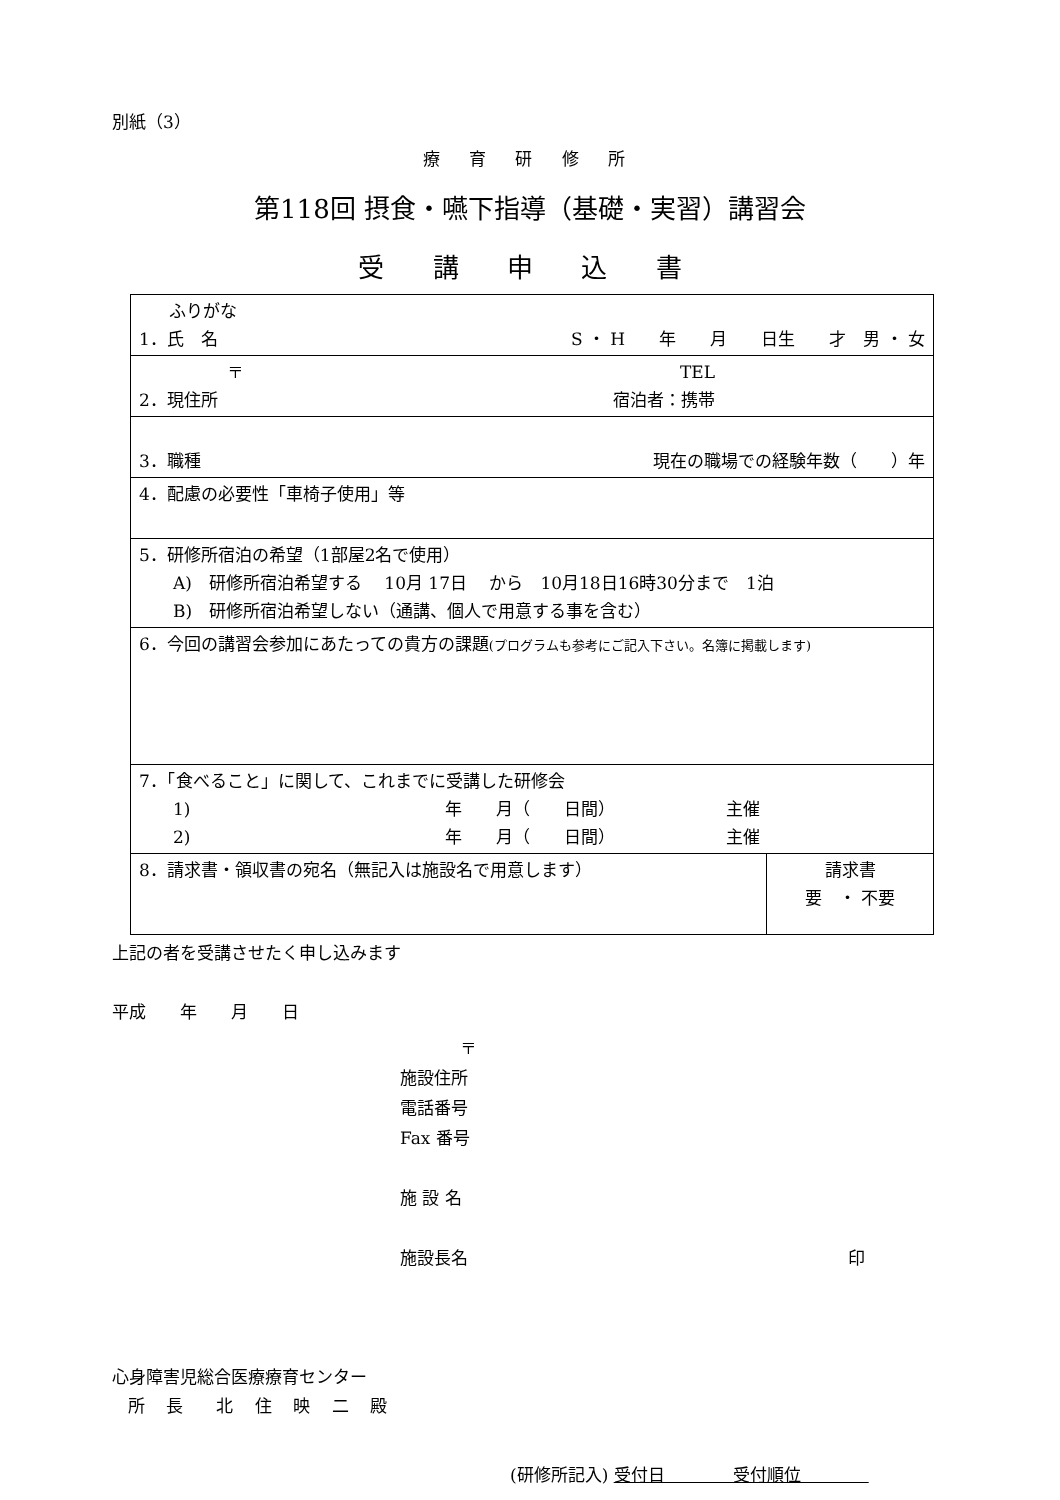別紙（3）
療 育 研 修 所
第118回 摂食・嚥下指導（基礎・実習）講習会
受 講 申 込 書
| ふりがな 1．氏 名 S ・ H 年 月 日生 才 男 ・ 女 | |
| 〒 TEL 2．現住所 宿泊者：携帯 | |
| 3．職種 現在の職場での経験年数（ ）年 | |
| 4．配慮の必要性「車椅子使用」等 | |
| 5．研修所宿泊の希望（1部屋2名で使用） A) 研修所宿泊希望する 10月 17日 から 10月18日16時30分まで 1泊 B) 研修所宿泊希望しない（通講、個人で用意する事を含む） | |
| 6．今回の講習会参加にあたっての貴方の課題 (プログラムも参考にご記入下さい。名簿に掲載します) | |
| 7．「食べること」に関して、これまでに受講した研修会 1) 年 月（ 日間） 主催 2) 年 月（ 日間） 主催 | |
| 8．請求書・領収書の宛名（無記入は施設名で用意します） | 請求書 要 ・ 不要 |
上記の者を受講させたく申し込みます
平成　　年　　月　　日
〒
施設住所
電話番号
Fax 番号
施 設 名
施設長名 印
心身障害児総合医療療育センター
所 長　北 住 映 二 殿
(研修所記入) 受付日　　　　受付順位